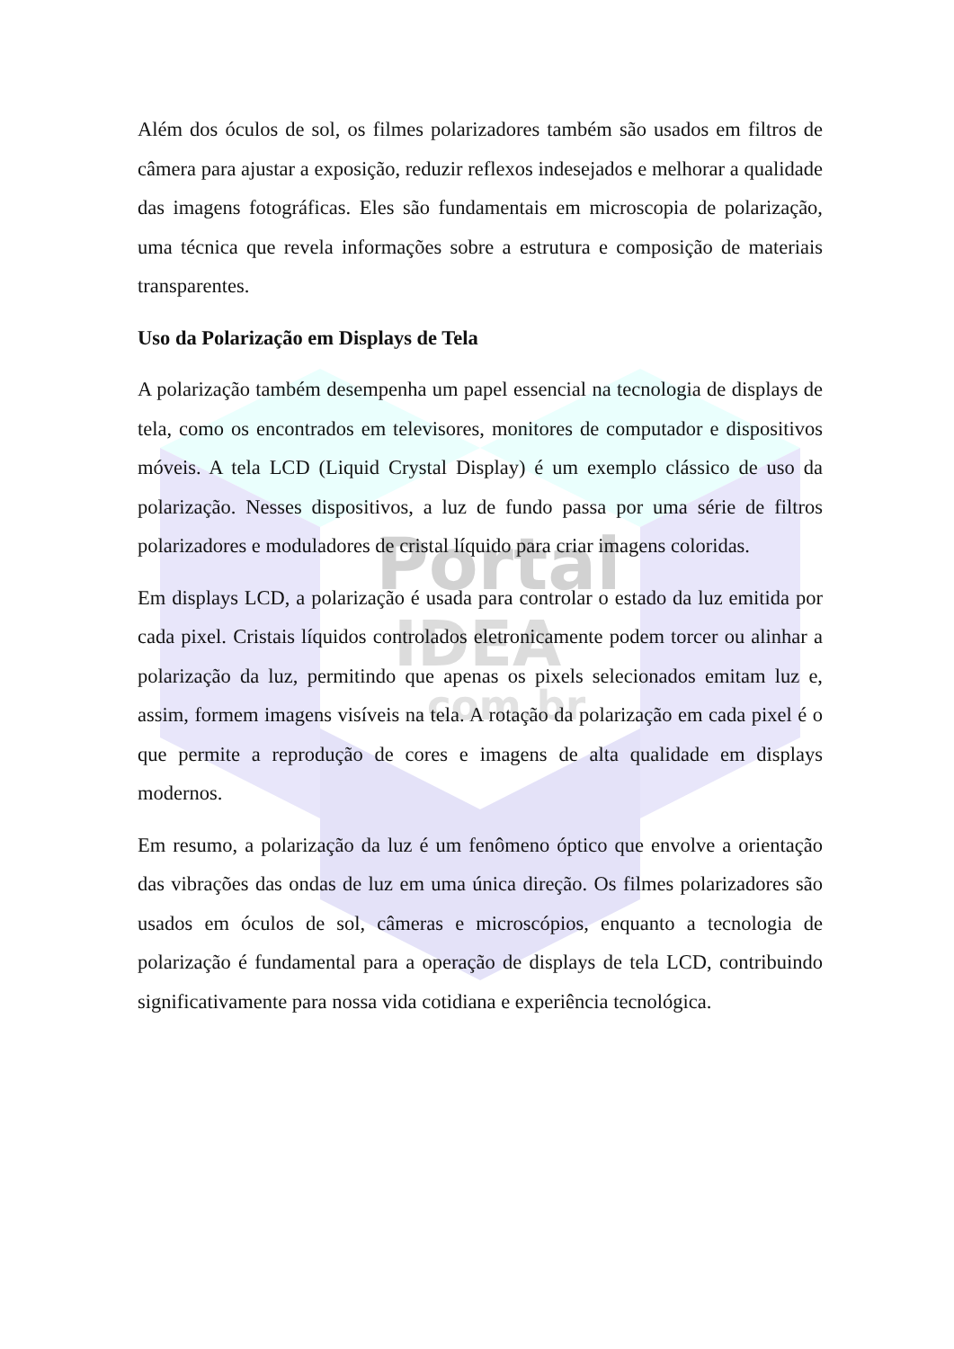Portal
IDEA
.com.br
Além dos óculos de sol, os filmes polarizadores também são usados em filtros de câmera para ajustar a exposição, reduzir reflexos indesejados e melhorar a qualidade das imagens fotográficas. Eles são fundamentais em microscopia de polarização, uma técnica que revela informações sobre a estrutura e composição de materiais transparentes.
Uso da Polarização em Displays de Tela
A polarização também desempenha um papel essencial na tecnologia de displays de tela, como os encontrados em televisores, monitores de computador e dispositivos móveis. A tela LCD (Liquid Crystal Display) é um exemplo clássico de uso da polarização. Nesses dispositivos, a luz de fundo passa por uma série de filtros polarizadores e moduladores de cristal líquido para criar imagens coloridas.
Em displays LCD, a polarização é usada para controlar o estado da luz emitida por cada pixel. Cristais líquidos controlados eletronicamente podem torcer ou alinhar a polarização da luz, permitindo que apenas os pixels selecionados emitam luz e, assim, formem imagens visíveis na tela. A rotação da polarização em cada pixel é o que permite a reprodução de cores e imagens de alta qualidade em displays modernos.
Em resumo, a polarização da luz é um fenômeno óptico que envolve a orientação das vibrações das ondas de luz em uma única direção. Os filmes polarizadores são usados em óculos de sol, câmeras e microscópios, enquanto a tecnologia de polarização é fundamental para a operação de displays de tela LCD, contribuindo significativamente para nossa vida cotidiana e experiência tecnológica.